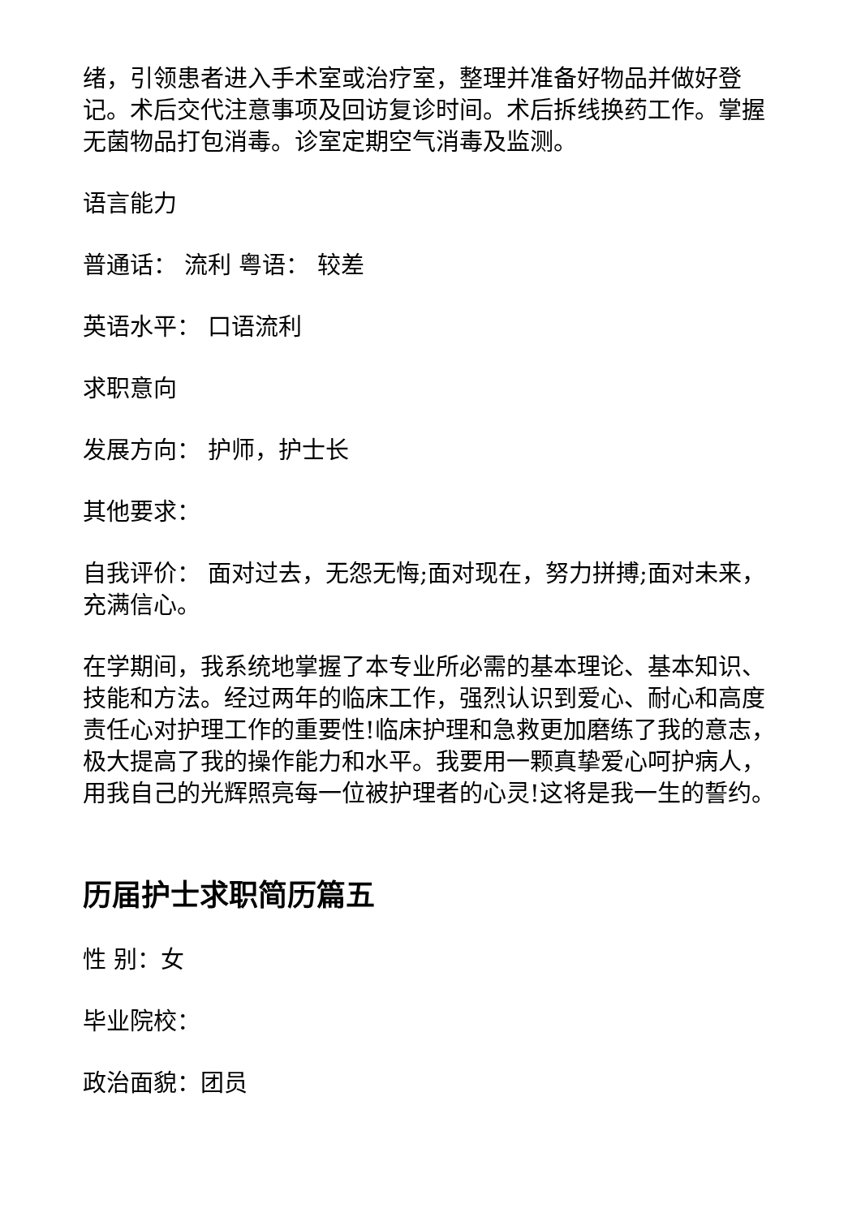绪，引领患者进入手术室或治疗室，整理并准备好物品并做好登记。术后交代注意事项及回访复诊时间。术后拆线换药工作。掌握无菌物品打包消毒。诊室定期空气消毒及监测。
语言能力
普通话： 流利 粤语： 较差
英语水平： 口语流利
求职意向
发展方向： 护师，护士长
其他要求：
自我评价： 面对过去，无怨无悔;面对现在，努力拼搏;面对未来，充满信心。
在学期间，我系统地掌握了本专业所必需的基本理论、基本知识、技能和方法。经过两年的临床工作，强烈认识到爱心、耐心和高度责任心对护理工作的重要性!临床护理和急救更加磨练了我的意志，极大提高了我的操作能力和水平。我要用一颗真挚爱心呵护病人，用我自己的光辉照亮每一位被护理者的心灵!这将是我一生的誓约。
历届护士求职简历篇五
性 别：女
毕业院校：
政治面貌：团员